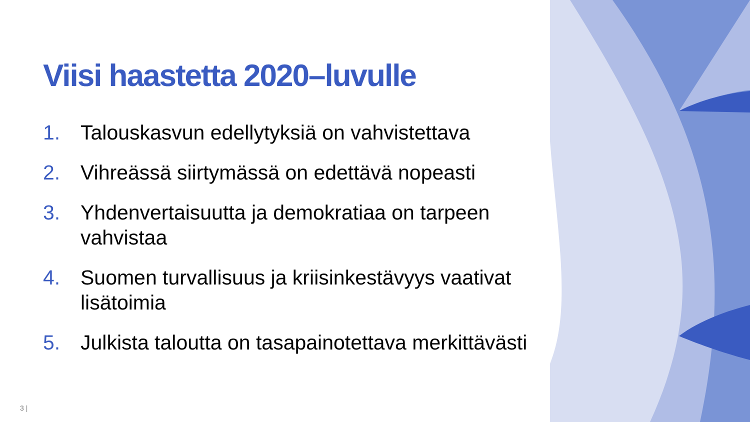Viisi haastetta 2020–luvulle
1. Talouskasvun edellytyksiä on vahvistettava
2. Vihreässä siirtymässä on edettävä nopeasti
3. Yhdenvertaisuutta ja demokratiaa on tarpeen vahvistaa
4. Suomen turvallisuus ja kriisinkestävyys vaativat lisätoimia
5. Julkista taloutta on tasapainotettava merkittävästi
3 |